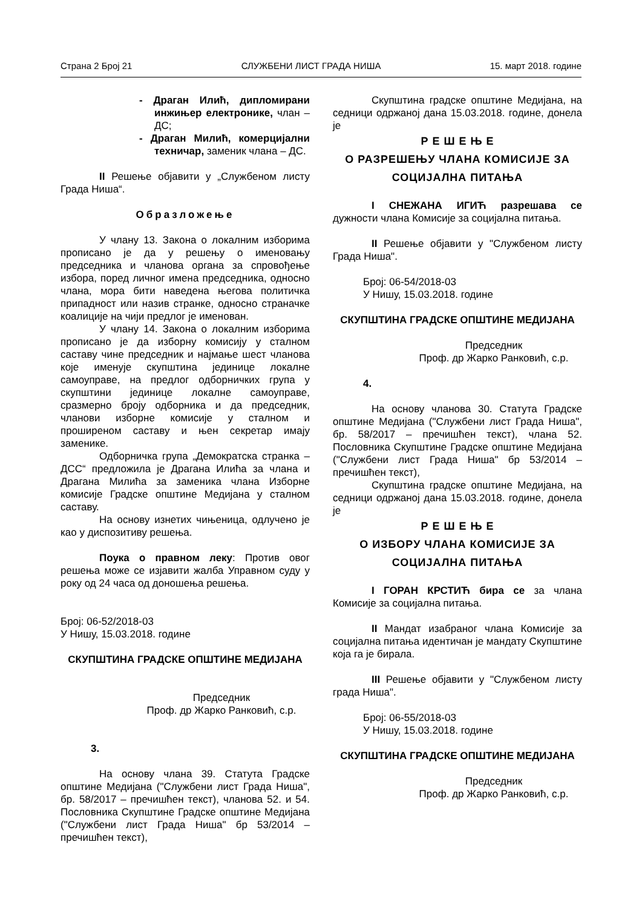Страна 2 Број 21 СЛУЖБЕНИ ЛИСТ ГРАДА НИША 15. март 2018. године
- Драган Илић, дипломирани инжињер електронике, члан – ДС;
- Драган Милић, комерцијални техничар, заменик члана – ДС.
II Решење објавити у „Службеном листу Града Ниша“.
Образложење
У члану 13. Закона о локалним изборима прописано је да у решењу о именовању председника и чланова органа за спровођење избора, поред личног имена председника, односно члана, мора бити наведена његова политичка припадност или назив странке, односно страначке коалиције на чији предлог је именован.
У члану 14. Закона о локалним изборима прописано је да изборну комисију у сталном саставу чине председник и најмање шест чланова које именује скупштина јединице локалне самоуправе, на предлог одборничких група у скупштини јединице локалне самоуправе, сразмерно броју одборника и да председник, чланови изборне комисије у сталном и проширеном саставу и њен секретар имају заменике.
Одборничка група „Демократска странка – ДСС“ предложила је Драгана Илића за члана и Драгана Милића за заменика члана Изборне комисије Градске општине Медијана у сталном саставу.
На основу изнетих чињеница, одлучено је као у диспозитиву решења.
Поука о правном леку: Против овог решења може се изјавити жалба Управном суду у року од 24 часа од доношења решења.
Број: 06-52/2018-03
У Нишу, 15.03.2018. године
СКУПШТИНА ГРАДСКЕ ОПШТИНЕ МЕДИЈАНА
Председник
Проф. др Жарко Ранковић, с.р.
3.
На основу члана 39. Статута Градске општине Медијана ("Службени лист Града Ниша", бр. 58/2017 – пречишћен текст), чланова 52. и 54. Пословника Скупштине Градске општине Медијана ("Службени лист Града Ниша" бр 53/2014 – пречишћен текст),
Скупштина градске општине Медијана, на седници одржаној дана 15.03.2018. године, донела је
Р Е Ш Е Њ Е
О РАЗРЕШЕЊУ ЧЛАНА КОМИСИЈЕ ЗА СОЦИЈАЛНА ПИТАЊА
I СНЕЖАНА ИГИЋ разрешава се дужности члана Комисије за социјална питања.
II Решење објавити у "Службеном листу Града Ниша".
Број: 06-54/2018-03
У Нишу, 15.03.2018. године
СКУПШТИНА ГРАДСКЕ ОПШТИНЕ МЕДИЈАНА
Председник
Проф. др Жарко Ранковић, с.р.
4.
На основу чланова 30. Статута Градске општине Медијана ("Службени лист Града Ниша", бр. 58/2017 – пречишћен текст), члана 52. Пословника Скупштине Градске општине Медијана ("Службени лист Града Ниша" бр 53/2014 – пречишћен текст),
Скупштина градске општине Медијана, на седници одржаној дана 15.03.2018. године, донела је
Р Е Ш Е Њ Е
О ИЗБОРУ ЧЛАНА КОМИСИЈЕ ЗА СОЦИЈАЛНА ПИТАЊА
I ГОРАН КРСТИЋ бира се за члана Комисије за социјална питања.
II Мандат изабраног члана Комисије за социјална питања идентичан је мандату Скупштине која га је бирала.
III Решење објавити у "Службеном листу града Ниша".
Број: 06-55/2018-03
У Нишу, 15.03.2018. године
СКУПШТИНА ГРАДСКЕ ОПШТИНЕ МЕДИЈАНА
Председник
Проф. др Жарко Ранковић, с.р.